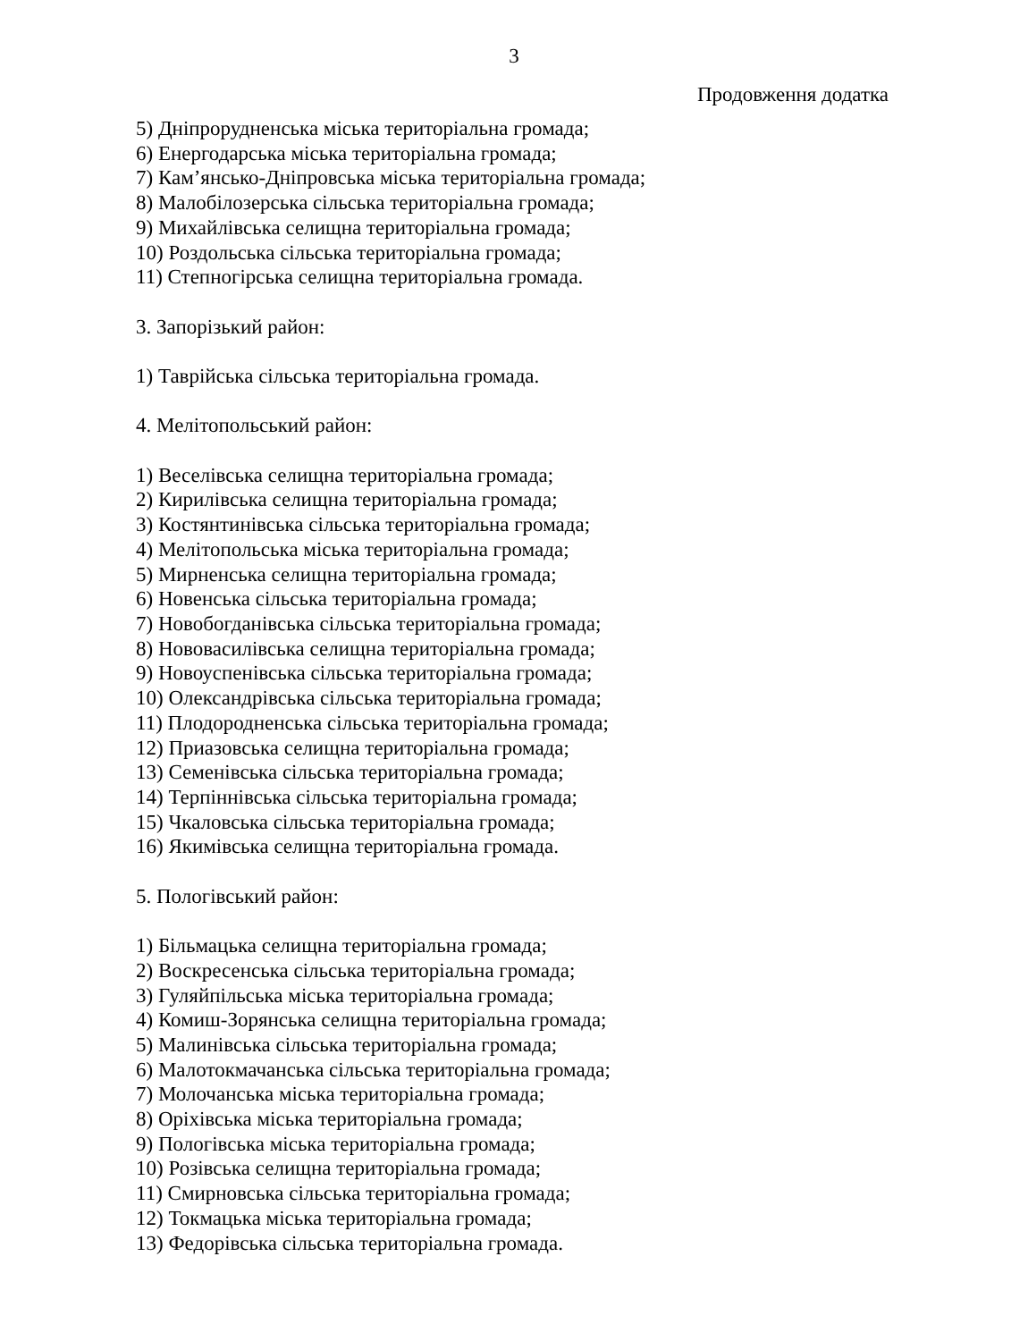3
Продовження додатка
5) Дніпрорудненська міська територіальна громада;
6) Енергодарська міська територіальна громада;
7) Кам’янсько-Дніпровська міська територіальна громада;
8) Малобілозерська сільська територіальна громада;
9) Михайлівська селищна територіальна громада;
10) Роздольська сільська територіальна громада;
11) Степногірська селищна територіальна громада.
3. Запорізький район:
1) Таврійська сільська територіальна громада.
4. Мелітопольський район:
1) Веселівська селищна територіальна громада;
2) Кирилівська селищна територіальна громада;
3) Костянтинівська сільська територіальна громада;
4) Мелітопольська міська територіальна громада;
5) Мирненська селищна територіальна громада;
6) Новенська сільська територіальна громада;
7) Новобогданівська сільська територіальна громада;
8) Нововасилівська селищна територіальна громада;
9) Новоуспенівська сільська територіальна громада;
10) Олександрівська сільська територіальна громада;
11) Плодородненська сільська територіальна громада;
12) Приазовська селищна територіальна громада;
13) Семенівська сільська територіальна громада;
14) Терпіннівська сільська територіальна громада;
15) Чкаловська сільська територіальна громада;
16) Якимівська селищна територіальна громада.
5. Пологівський район:
1) Більмацька селищна територіальна громада;
2) Воскресенська сільська територіальна громада;
3) Гуляйпільська міська територіальна громада;
4) Комиш-Зорянська селищна територіальна громада;
5) Малинівська сільська територіальна громада;
6) Малотокмачанська сільська територіальна громада;
7) Молочанська міська територіальна громада;
8) Оріхівська міська територіальна громада;
9) Пологівська міська територіальна громада;
10) Розівська селищна територіальна громада;
11) Смирновська сільська територіальна громада;
12) Токмацька міська територіальна громада;
13) Федорівська сільська територіальна громада.